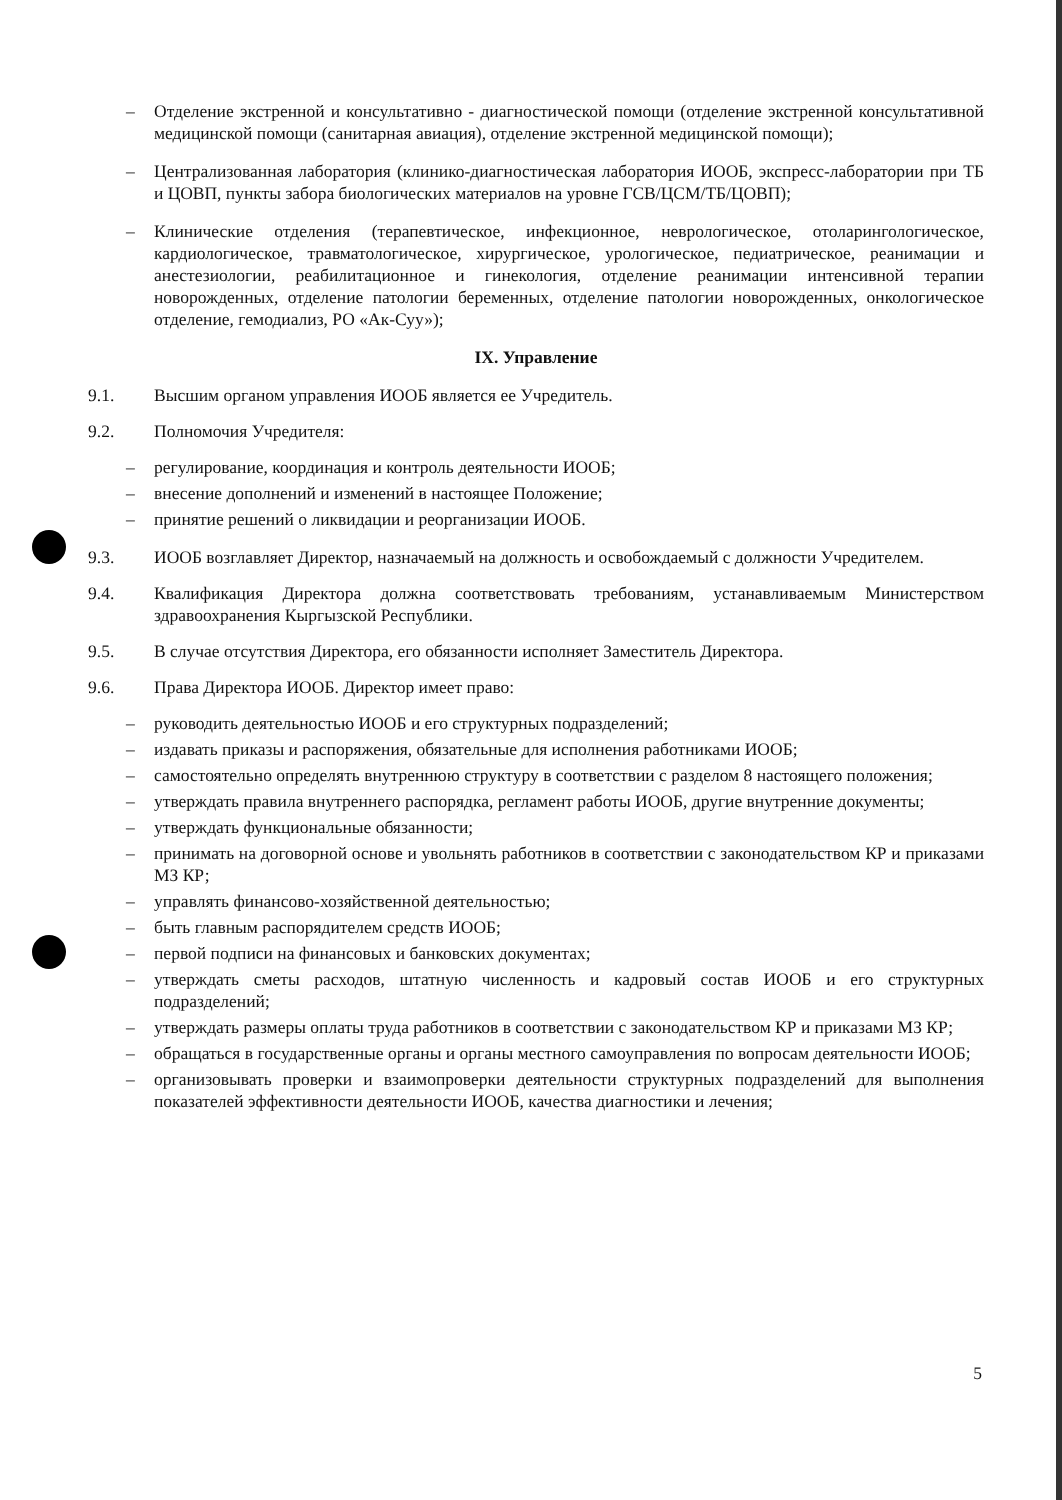– Отделение экстренной и консультативно - диагностической помощи (отделение экстренной консультативной медицинской помощи (санитарная авиация), отделение экстренной медицинской помощи);
– Централизованная лаборатория (клинико-диагностическая лаборатория ИООБ, экспресс-лаборатории при ТБ и ЦОВП, пункты забора биологических материалов на уровне ГСВ/ЦСМ/ТБ/ЦОВП);
– Клинические отделения (терапевтическое, инфекционное, неврологическое, отоларингологическое, кардиологическое, травматологическое, хирургическое, урологическое, педиатрическое, реанимации и анестезиологии, реабилитационное и гинекология, отделение реанимации интенсивной терапии новорожденных, отделение патологии беременных, отделение патологии новорожденных, онкологическое отделение, гемодиализ, РО «Ак-Суу»);
IX. Управление
9.1. Высшим органом управления ИООБ является ее Учредитель.
9.2. Полномочия Учредителя:
– регулирование, координация и контроль деятельности ИООБ;
– внесение дополнений и изменений в настоящее Положение;
– принятие решений о ликвидации и реорганизации ИООБ.
9.3. ИООБ возглавляет Директор, назначаемый на должность и освобождаемый с должности Учредителем.
9.4. Квалификация Директора должна соответствовать требованиям, устанавливаемым Министерством здравоохранения Кыргызской Республики.
9.5. В случае отсутствия Директора, его обязанности исполняет Заместитель Директора.
9.6. Права Директора ИООБ. Директор имеет право:
– руководить деятельностью ИООБ и его структурных подразделений;
– издавать приказы и распоряжения, обязательные для исполнения работниками ИООБ;
– самостоятельно определять внутреннюю структуру в соответствии с разделом 8 настоящего положения;
– утверждать правила внутреннего распорядка, регламент работы ИООБ, другие внутренние документы;
– утверждать функциональные обязанности;
– принимать на договорной основе и увольнять работников в соответствии с законодательством КР и приказами МЗ КР;
– управлять финансово-хозяйственной деятельностью;
– быть главным распорядителем средств ИООБ;
– первой подписи на финансовых и банковских документах;
– утверждать сметы расходов, штатную численность и кадровый состав ИООБ и его структурных подразделений;
– утверждать размеры оплаты труда работников в соответствии с законодательством КР и приказами МЗ КР;
– обращаться в государственные органы и органы местного самоуправления по вопросам деятельности ИООБ;
– организовывать проверки и взаимопроверки деятельности структурных подразделений для выполнения показателей эффективности деятельности ИООБ, качества диагностики и лечения;
5